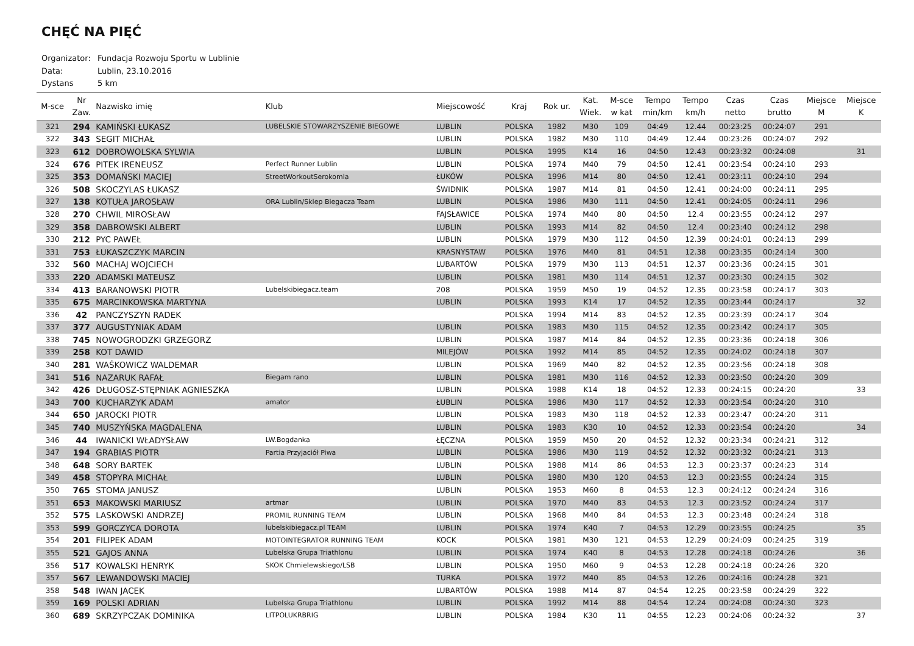CHĘĆ NA PIĘĆ
Organizator: Fundacja Rozwoju Sportu w Lublinie
Data: Lublin, 23.10.2016
Dystans 5 km
| M-sce | Nr Zaw. | Nazwisko imię | Klub | Miejscowość | Kraj | Rok ur. | Kat. Wiek. | M-sce w kat | Tempo min/km | Tempo km/h | Czas netto | Czas brutto | Miejsce M | Miejsce K |
| --- | --- | --- | --- | --- | --- | --- | --- | --- | --- | --- | --- | --- | --- | --- |
| 321 | 294 | KAMIŃSKI ŁUKASZ | LUBELSKIE STOWARZYSZENIE BIEGOWE | LUBLIN | POLSKA | 1982 | M30 | 109 | 04:49 | 12.44 | 00:23:25 | 00:24:07 | 291 | |
| 322 | 343 | SEGIT MICHAŁ | | LUBLIN | POLSKA | 1982 | M30 | 110 | 04:49 | 12.44 | 00:23:26 | 00:24:07 | 292 | |
| 323 | 612 | DOBROWOLSKA SYLWIA | | LUBLIN | POLSKA | 1995 | K14 | 16 | 04:50 | 12.43 | 00:23:32 | 00:24:08 | | 31 |
| 324 | 676 | PITEK IRENEUSZ | Perfect Runner Lublin | LUBLIN | POLSKA | 1974 | M40 | 79 | 04:50 | 12.41 | 00:23:54 | 00:24:10 | 293 | |
| 325 | 353 | DOMAŃSKI MACIEJ | StreetWorkoutSerokomla | ŁUKÓW | POLSKA | 1996 | M14 | 80 | 04:50 | 12.41 | 00:23:11 | 00:24:10 | 294 | |
| 326 | 508 | SKOCZYLAS ŁUKASZ | | ŚWIDNIK | POLSKA | 1987 | M14 | 81 | 04:50 | 12.41 | 00:24:00 | 00:24:11 | 295 | |
| 327 | 138 | KOTUŁA JAROSŁAW | ORA Lublin/Sklep Biegacza Team | LUBLIN | POLSKA | 1986 | M30 | 111 | 04:50 | 12.41 | 00:24:05 | 00:24:11 | 296 | |
| 328 | 270 | CHWIL MIROSŁAW | | FAJSŁAWICE | POLSKA | 1974 | M40 | 80 | 04:50 | 12.4 | 00:23:55 | 00:24:12 | 297 | |
| 329 | 358 | DABROWSKI ALBERT | | LUBLIN | POLSKA | 1993 | M14 | 82 | 04:50 | 12.4 | 00:23:40 | 00:24:12 | 298 | |
| 330 | 212 | PYC PAWEŁ | | LUBLIN | POLSKA | 1979 | M30 | 112 | 04:50 | 12.39 | 00:24:01 | 00:24:13 | 299 | |
| 331 | 753 | ŁUKASZCZYK MARCIN | | KRASNYSTAW | POLSKA | 1976 | M40 | 81 | 04:51 | 12.38 | 00:23:35 | 00:24:14 | 300 | |
| 332 | 560 | MACHAJ WOJCIECH | | LUBARTÓW | POLSKA | 1979 | M30 | 113 | 04:51 | 12.37 | 00:23:36 | 00:24:15 | 301 | |
| 333 | 220 | ADAMSKI MATEUSZ | | LUBLIN | POLSKA | 1981 | M30 | 114 | 04:51 | 12.37 | 00:23:30 | 00:24:15 | 302 | |
| 334 | 413 | BARANOWSKI PIOTR | Lubelskibiegacz.team | 208 | POLSKA | 1959 | M50 | 19 | 04:52 | 12.35 | 00:23:58 | 00:24:17 | 303 | |
| 335 | 675 | MARCINKOWSKA MARTYNA | | LUBLIN | POLSKA | 1993 | K14 | 17 | 04:52 | 12.35 | 00:23:44 | 00:24:17 | | 32 |
| 336 | 42 | PANCZYSZYN RADEK | | | POLSKA | 1994 | M14 | 83 | 04:52 | 12.35 | 00:23:39 | 00:24:17 | 304 | |
| 337 | 377 | AUGUSTYNIAK ADAM | | LUBLIN | POLSKA | 1983 | M30 | 115 | 04:52 | 12.35 | 00:23:42 | 00:24:17 | 305 | |
| 338 | 745 | NOWOGRODZKI GRZEGORZ | | LUBLIN | POLSKA | 1987 | M14 | 84 | 04:52 | 12.35 | 00:23:36 | 00:24:18 | 306 | |
| 339 | 258 | KOT DAWID | | MILEJÓW | POLSKA | 1992 | M14 | 85 | 04:52 | 12.35 | 00:24:02 | 00:24:18 | 307 | |
| 340 | 281 | WAŚKOWICZ WALDEMAR | | LUBLIN | POLSKA | 1969 | M40 | 82 | 04:52 | 12.35 | 00:23:56 | 00:24:18 | 308 | |
| 341 | 516 | NAZARUK RAFAŁ | Biegam rano | LUBLIN | POLSKA | 1981 | M30 | 116 | 04:52 | 12.33 | 00:23:50 | 00:24:20 | 309 | |
| 342 | 426 | DŁUGOSZ-STĘPNIAK AGNIESZKA | | LUBLIN | POLSKA | 1988 | K14 | 18 | 04:52 | 12.33 | 00:24:15 | 00:24:20 | | 33 |
| 343 | 700 | KUCHARZYK ADAM | amator | ŁUBLIN | POLSKA | 1986 | M30 | 117 | 04:52 | 12.33 | 00:23:54 | 00:24:20 | 310 | |
| 344 | 650 | JAROCKI PIOTR | | LUBLIN | POLSKA | 1983 | M30 | 118 | 04:52 | 12.33 | 00:23:47 | 00:24:20 | 311 | |
| 345 | 740 | MUSZYŃSKA MAGDALENA | | LUBLIN | POLSKA | 1983 | K30 | 10 | 04:52 | 12.33 | 00:23:54 | 00:24:20 | | 34 |
| 346 | 44 | IWANICKI WŁADYSŁAW | LW.Bogdanka | ŁĘCZNA | POLSKA | 1959 | M50 | 20 | 04:52 | 12.32 | 00:23:34 | 00:24:21 | 312 | |
| 347 | 194 | GRABIAS PIOTR | Partia Przyjaciół Piwa | LUBLIN | POLSKA | 1986 | M30 | 119 | 04:52 | 12.32 | 00:23:32 | 00:24:21 | 313 | |
| 348 | 648 | SORY BARTEK | | LUBLIN | POLSKA | 1988 | M14 | 86 | 04:53 | 12.3 | 00:23:37 | 00:24:23 | 314 | |
| 349 | 458 | STOPYRA MICHAŁ | | LUBLIN | POLSKA | 1980 | M30 | 120 | 04:53 | 12.3 | 00:23:55 | 00:24:24 | 315 | |
| 350 | 765 | STOMA JANUSZ | | LUBLIN | POLSKA | 1953 | M60 | 8 | 04:53 | 12.3 | 00:24:12 | 00:24:24 | 316 | |
| 351 | 653 | MAKOWSKI MARIUSZ | artmar | LUBLIN | POLSKA | 1970 | M40 | 83 | 04:53 | 12.3 | 00:23:52 | 00:24:24 | 317 | |
| 352 | 575 | LASKOWSKI ANDRZEJ | PROMIL RUNNING TEAM | LUBLIN | POLSKA | 1968 | M40 | 84 | 04:53 | 12.3 | 00:23:48 | 00:24:24 | 318 | |
| 353 | 599 | GORCZYCA DOROTA | lubelskibiegacz.pl TEAM | LUBLIN | POLSKA | 1974 | K40 | 7 | 04:53 | 12.29 | 00:23:55 | 00:24:25 | | 35 |
| 354 | 201 | FILIPEK ADAM | MOTOINTEGRATOR RUNNING TEAM | KOCK | POLSKA | 1981 | M30 | 121 | 04:53 | 12.29 | 00:24:09 | 00:24:25 | 319 | |
| 355 | 521 | GAJOS ANNA | Lubelska Grupa Triathlonu | LUBLIN | POLSKA | 1974 | K40 | 8 | 04:53 | 12.28 | 00:24:18 | 00:24:26 | | 36 |
| 356 | 517 | KOWALSKI HENRYK | SKOK Chmielewskiego/LSB | LUBLIN | POLSKA | 1950 | M60 | 9 | 04:53 | 12.28 | 00:24:18 | 00:24:26 | 320 | |
| 357 | 567 | LEWANDOWSKI MACIEJ | | TURKA | POLSKA | 1972 | M40 | 85 | 04:53 | 12.26 | 00:24:16 | 00:24:28 | 321 | |
| 358 | 548 | IWAN JACEK | | LUBARTÓW | POLSKA | 1988 | M14 | 87 | 04:54 | 12.25 | 00:23:58 | 00:24:29 | 322 | |
| 359 | 169 | POLSKI ADRIAN | Lubelska Grupa Triathlonu | LUBLIN | POLSKA | 1992 | M14 | 88 | 04:54 | 12.24 | 00:24:08 | 00:24:30 | 323 | |
| 360 | 689 | SKRZYPCZAK DOMINIKA | LITPOLUKRBRIG | LUBLIN | POLSKA | 1984 | K30 | 11 | 04:55 | 12.23 | 00:24:06 | 00:24:32 | | 37 |